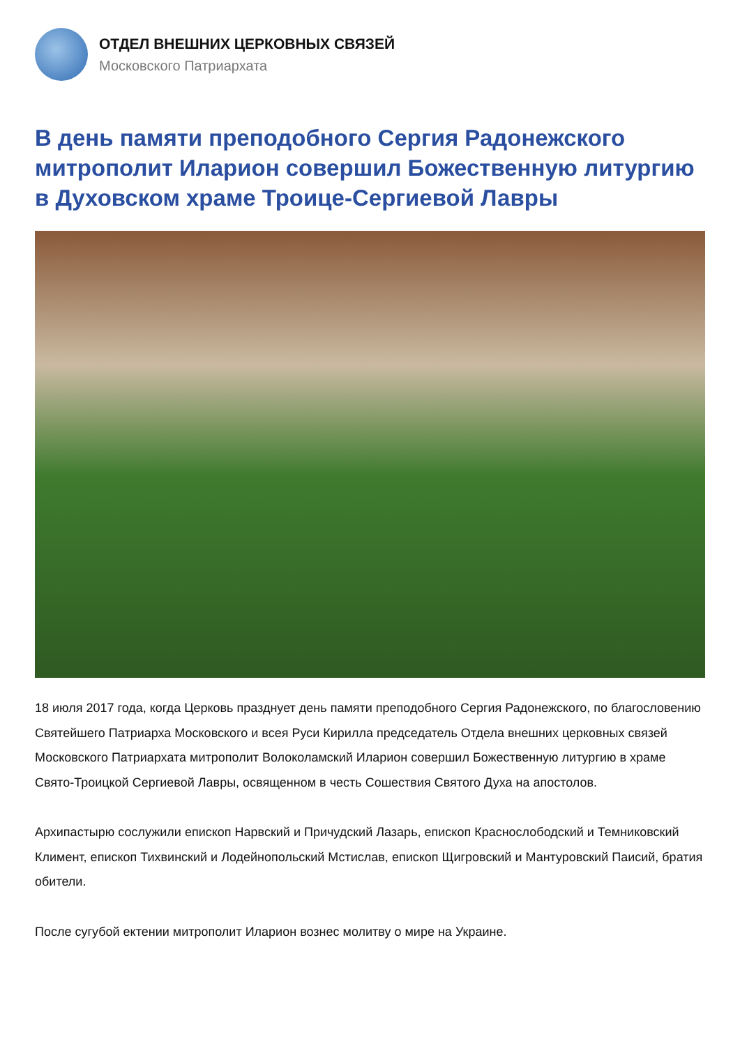ОТДЕЛ ВНЕШНИХ ЦЕРКОВНЫХ СВЯЗЕЙ
Московского Патриархата
В день памяти преподобного Сергия Радонежского митрополит Иларион совершил Божественную литургию в Духовском храме Троице-Сергиевой Лавры
18 июля 2017 года, когда Церковь празднует день памяти преподобного Сергия Радонежского, по благословению Святейшего Патриарха Московского и всея Руси Кирилла председатель Отдела внешних церковных связей Московского Патриархата митрополит Волоколамский Иларион совершил Божественную литургию в храме Свято-Троицкой Сергиевой Лавры, освященном в честь Сошествия Святого Духа на апостолов.
Архипастырю сослужили епископ Нарвский и Причудский Лазарь, епископ Краснослободский и Темниковский Климент, епископ Тихвинский и Лодейнопольский Мстислав, епископ Щигровский и Мантуровский Паисий, братия обители.
После сугубой ектении митрополит Иларион вознес молитву о мире на Украине.